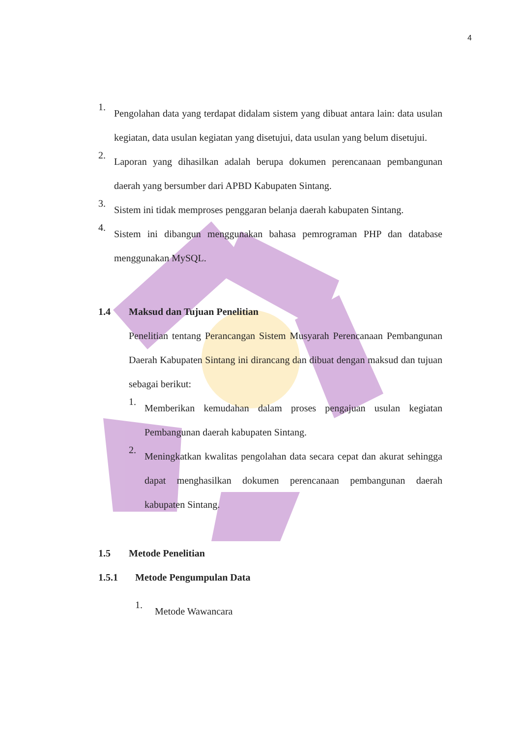4
1.
Pengolahan data yang terdapat didalam sistem yang dibuat antara lain: data usulan kegiatan, data usulan kegiatan yang disetujui, data usulan yang belum disetujui.
2.
Laporan yang dihasilkan adalah berupa dokumen perencanaan pembangunan daerah yang bersumber dari APBD Kabupaten Sintang.
3.
Sistem ini tidak memproses penggaran belanja daerah kabupaten Sintang.
4.
Sistem ini dibangun menggunakan bahasa pemrograman PHP dan database menggunakan MySQL.
1.4 Maksud dan Tujuan Penelitian
Penelitian tentang Perancangan Sistem Musyarah Perencanaan Pembangunan Daerah Kabupaten Sintang ini dirancang dan dibuat dengan maksud dan tujuan sebagai berikut:
1.
Memberikan kemudahan dalam proses pengajuan usulan kegiatan Pembangunan daerah kabupaten Sintang.
2.
Meningkatkan kwalitas pengolahan data secara cepat dan akurat sehingga dapat menghasilkan dokumen perencanaan pembangunan daerah kabupaten Sintang.
1.5 Metode Penelitian
1.5.1 Metode Pengumpulan Data
1.
Metode Wawancara